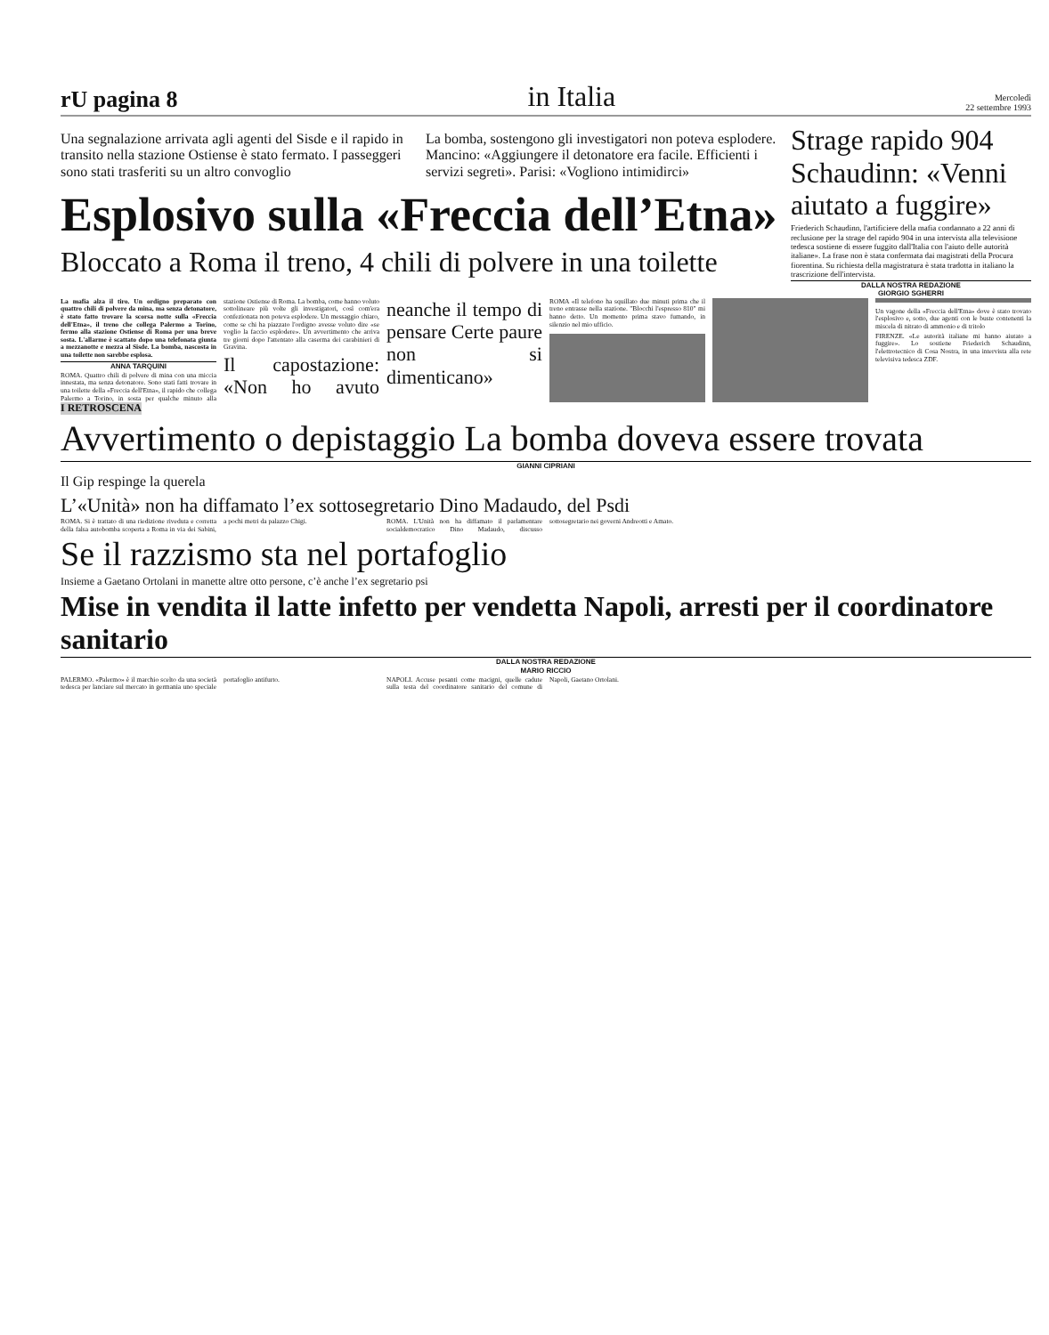rU pagina 8 in Italia Mercoledì
22 settembre 1993
Una segnalazione arrivata agli agenti del Sisde e il rapido in transito nella stazione Ostiense è stato fermato. I passeggeri sono stati trasferiti su un altro convoglio
La bomba, sostengono gli investigatori non poteva esplodere. Mancino: «Aggiungere il detonatore era facile. Efficienti i servizi segreti». Parisi: «Vogliono intimidirci»
Esplosivo sulla «Freccia dell’Etna»
Bloccato a Roma il treno, 4 chili di polvere in una toilette
Strage rapido 904 Schaudinn: «Venni aiutato a fuggire»
Friederich Schaudinn, l'artificiere della mafia condannato a 22 anni di reclusione per la strage del rapido 904 in una intervista alla televisione tedesca sostiene di essere fuggito dall'Italia con l'aiuto delle autorità italiane». La frase non è stata confermata dai magistrati della Procura fiorentina. Su richiesta della magistratura è stata tradotta in italiano la trascrizione dell'intervista.
DALLA NOSTRA REDAZIONE
GIORGIO SGHERRI
La mafia alza il tiro. Un ordigno preparato con quattro chili di polvere da mina, ma senza detonatore, è stato fatto trovare la scorsa notte sulla «Freccia dell'Etna», il treno che collega Palermo a Torino, fermo alla stazione Ostiense di Roma per una breve sosta. L'allarme è scattato dopo una telefonata giunta a mezzanotte e mezza al Sisde. La bomba, nascosta in una toilette non sarebbe esplosa.
ANNA TARQUINI
ROMA. Quattro chili di polvere di mina con una miccia innestata, ma senza detonatore. Sono stati fatti trovare in una toilette della «Freccia dell'Etna», il rapido che collega Palermo a Torino, in sosta per qualche minuto alla stazione Ostiense di Roma. La bomba, come hanno voluto sottolineare più volte gli investigatori, così com'era confezionata non poteva esplodere. Un messaggio chiaro, come se chi ha piazzato l'ordigno avesse voluto dire «se voglio la faccio esplodere». Un avvertimento che arriva tre giorni dopo l'attentato alla caserma dei carabinieri di Gravina.
Il capostazione: «Non ho avuto neanche il tempo di pensare Certe paure non si dimenticano»
ROMA «Il telefono ha squillato due minuti prima che il treno entrasse nella stazione. "Blocchi l'espresso 810" mi hanno detto. Un momento prima stavo fumando, in silenzio nel mio ufficio.
Un vagone della «Freccia dell'Etna» dove è stato trovato l'esplosivo e, sotto, due agenti con le buste contenenti la miscela di nitrato di ammonio e di tritolo
FIRENZE. «Le autorità italiane mi hanno aiutato a fuggire». Lo sostiene Friederich Schaudinn, l'elettrotecnico di Cosa Nostra, in una intervista alla rete televisiva tedesca ZDF.
I RETROSCENA
Avvertimento o depistaggio La bomba doveva essere trovata
GIANNI CIPRIANI
Il Gip respinge la querela
L’«Unità» non ha diffamato l’ex sottosegretario Dino Madaudo, del Psdi
ROMA. Si è trattato di una riedizione riveduta e corretta della falsa autobomba scoperta a Roma in via dei Sabini, a pochi metri da palazzo Chigi.
ROMA. L'Unità non ha diffamato il parlamentare socialdemocratico Dino Madaudo, discusso sottosegretario nei governi Andreotti e Amato.
Se il razzismo sta nel portafoglio
Insieme a Gaetano Ortolani in manette altre otto persone, c’è anche l’ex segretario psi
Mise in vendita il latte infetto per vendetta Napoli, arresti per il coordinatore sanitario
DALLA NOSTRA REDAZIONE
MARIO RICCIO
PALERMO. «Palermo» è il marchio scelto da una società tedesca per lanciare sul mercato in germania uno speciale portafoglio antifurto.
NAPOLI. Accuse pesanti come macigni, quelle cadute sulla testa del coordinatore sanitario del comune di Napoli, Gaetano Ortolani.